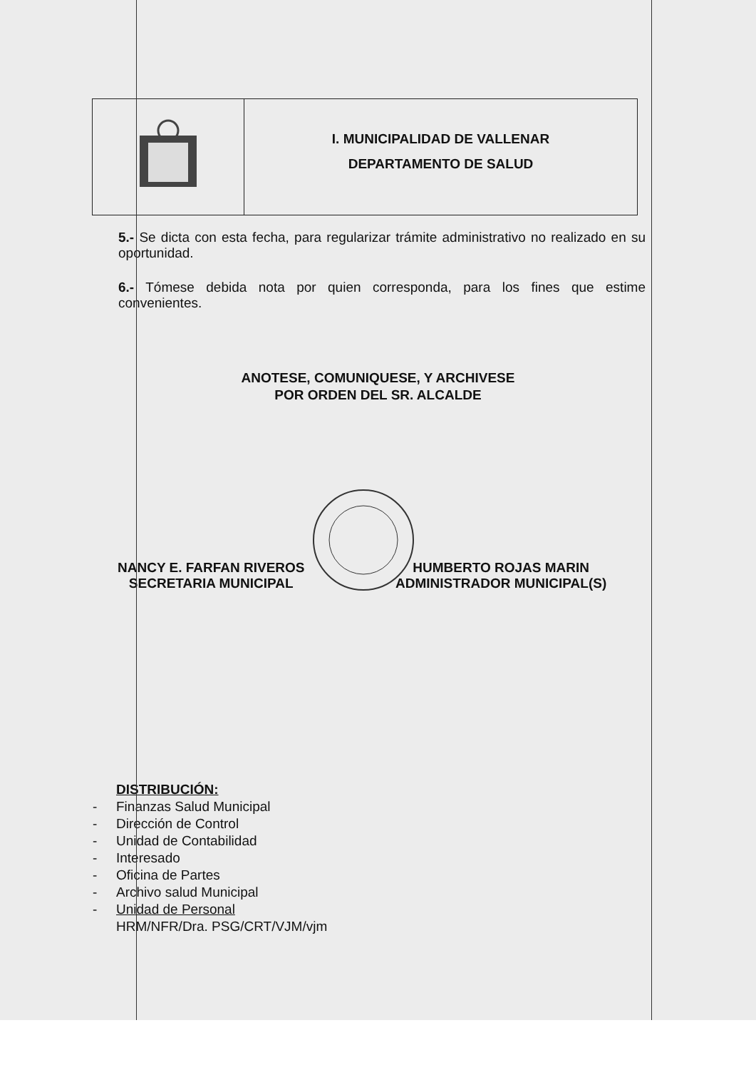I. MUNICIPALIDAD DE VALLENAR
DEPARTAMENTO DE SALUD
5.- Se dicta con esta fecha, para regularizar trámite administrativo no realizado en su oportunidad.
6.- Tómese debida nota por quien corresponda, para los fines que estime convenientes.
ANOTESE, COMUNIQUESE, Y ARCHIVESE
POR ORDEN DEL SR. ALCALDE
NANCY E. FARFAN RIVEROS
SECRETARIA MUNICIPAL
HUMBERTO ROJAS MARIN
ADMINISTRADOR MUNICIPAL(S)
DISTRIBUCIÓN:
- Finanzas Salud Municipal
- Dirección de Control
- Unidad de Contabilidad
- Interesado
- Oficina de Partes
- Archivo salud Municipal
- Unidad de Personal
HRM/NFR/Dra. PSG/CRT/VJM/vjm